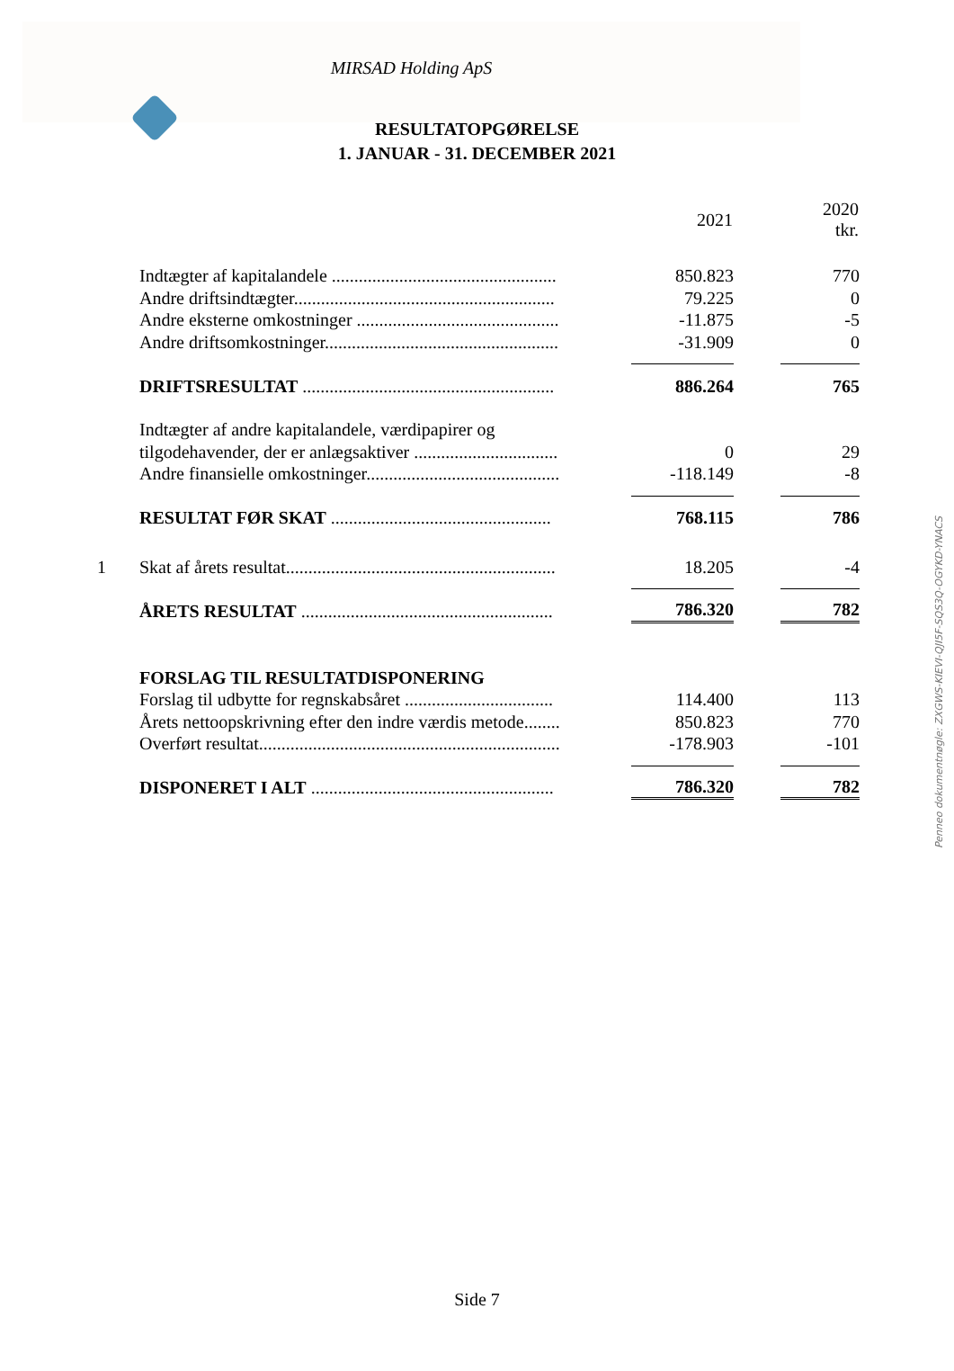MIRSAD Holding ApS
RESULTATOPGØRELSE
1. JANUAR - 31. DECEMBER 2021
| | | 2021 | | 2020 tkr. |
| --- | --- | --- | --- | --- |
| | Indtægter af kapitalandele .................................................. | 850.823 | | 770 |
| | Andre driftsindtægter.......................................................... | 79.225 | | 0 |
| | Andre eksterne omkostninger ............................................. | -11.875 | | -5 |
| | Andre driftsomkostninger.................................................... | -31.909 | | 0 |
| | DRIFTSRESULTAT ........................................................ | 886.264 | | 765 |
| | Indtægter af andre kapitalandele, værdipapirer og tilgodehavender, der er anlægsaktiver ................................ | 0 | | 29 |
| | Andre finansielle omkostninger........................................... | -118.149 | | -8 |
| | RESULTAT FØR SKAT ................................................. | 768.115 | | 786 |
| 1 | Skat af årets resultat............................................................ | 18.205 | | -4 |
| | ÅRETS RESULTAT ........................................................ | 786.320 | | 782 |
| | FORSLAG TIL RESULTATDISPONERING | | | |
| | Forslag til udbytte for regnskabsåret ................................. | 114.400 | | 113 |
| | Årets nettoopskrivning efter den indre værdis metode........ | 850.823 | | 770 |
| | Overført resultat................................................................... | -178.903 | | -101 |
| | DISPONERET I ALT ...................................................... | 786.320 | | 782 |
Penneo dokumentnøgle: ZXGWS-KIEVI-QJI5F-SQS3Q-OGYKD-YNACS
Side 7